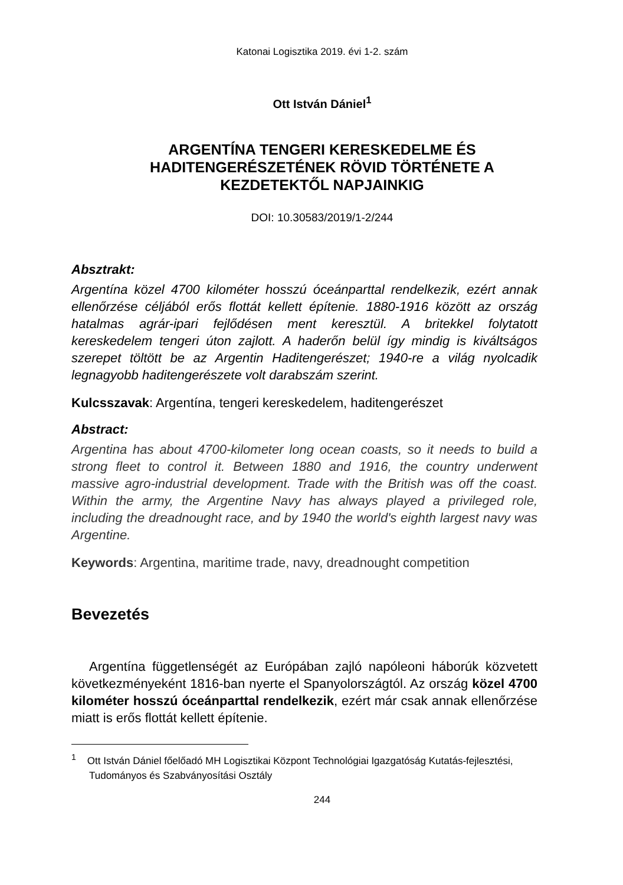Katonai Logisztika 2019. évi 1-2. szám
Ott István Dániel<sup>1</sup>
ARGENTÍNA TENGERI KERESKEDELME ÉS HADITENGERÉSZETÉNEK RÖVID TÖRTÉNETE A KEZDETEKTŐL NAPJAINKIG
DOI: 10.30583/2019/1-2/244
Absztrakt:
Argentína közel 4700 kilométer hosszú óceánparttal rendelkezik, ezért annak ellenőrzése céljából erős flottát kellett építenie. 1880-1916 között az ország hatalmas agrár-ipari fejlődésen ment keresztül. A britekkel folytatott kereskedelem tengeri úton zajlott. A haderőn belül így mindig is kiváltságos szerepet töltött be az Argentin Haditengerészet; 1940-re a világ nyolcadik legnagyobb haditengerészete volt darabszám szerint.
Kulcsszavak: Argentína, tengeri kereskedelem, haditengerészet
Abstract:
Argentina has about 4700-kilometer long ocean coasts, so it needs to build a strong fleet to control it. Between 1880 and 1916, the country underwent massive agro-industrial development. Trade with the British was off the coast. Within the army, the Argentine Navy has always played a privileged role, including the dreadnought race, and by 1940 the world's eighth largest navy was Argentine.
Keywords: Argentina, maritime trade, navy, dreadnought competition
Bevezetés
Argentína függetlenségét az Európában zajló napóleoni háborúk közvetett következményeként 1816-ban nyerte el Spanyolországtól. Az ország közel 4700 kilométer hosszú óceánparttal rendelkezik, ezért már csak annak ellenőrzése miatt is erős flottát kellett építenie.
<sup>1</sup> Ott István Dániel főelőadó MH Logisztikai Központ Technológiai Igazgatóság Kutatás-fejlesztési, Tudományos és Szabványosítási Osztály
244